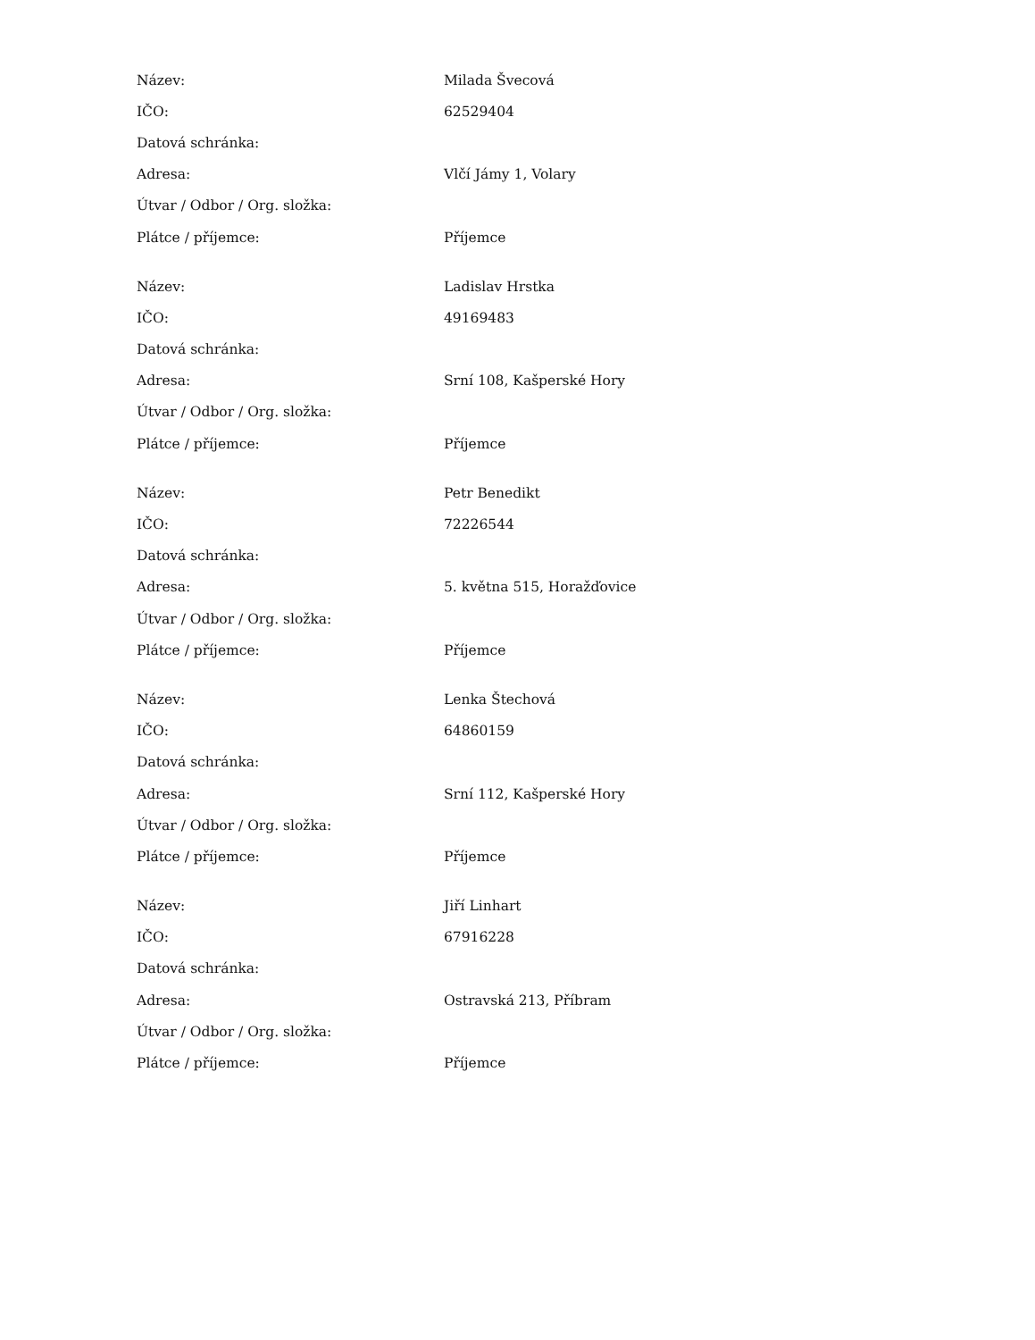| Název: | Milada Švecová |
| IČO: | 62529404 |
| Datová schránka: | |
| Adresa: | Vlčí Jámy 1, Volary |
| Útvar / Odbor / Org. složka: | |
| Plátce / příjemce: | Příjemce |
| Název: | Ladislav Hrstka |
| IČO: | 49169483 |
| Datová schránka: | |
| Adresa: | Srní 108, Kašperské Hory |
| Útvar / Odbor / Org. složka: | |
| Plátce / příjemce: | Příjemce |
| Název: | Petr Benedikt |
| IČO: | 72226544 |
| Datová schránka: | |
| Adresa: | 5. května 515, Horažďovice |
| Útvar / Odbor / Org. složka: | |
| Plátce / příjemce: | Příjemce |
| Název: | Lenka Štechová |
| IČO: | 64860159 |
| Datová schránka: | |
| Adresa: | Srní 112, Kašperské Hory |
| Útvar / Odbor / Org. složka: | |
| Plátce / příjemce: | Příjemce |
| Název: | Jiří Linhart |
| IČO: | 67916228 |
| Datová schránka: | |
| Adresa: | Ostravská 213, Příbram |
| Útvar / Odbor / Org. složka: | |
| Plátce / příjemce: | Příjemce |